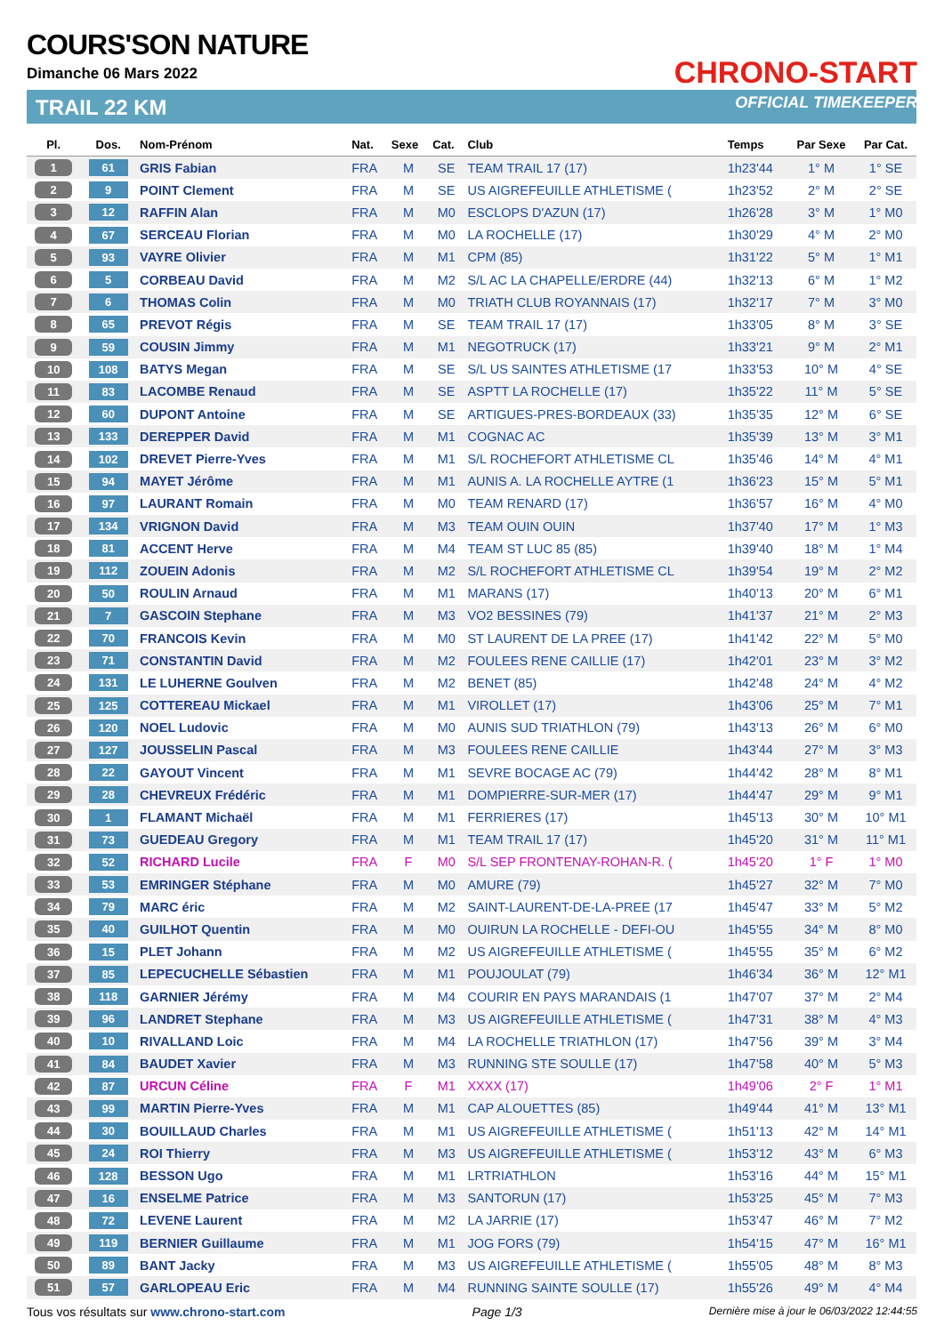COURS'SON NATURE
Dimanche 06 Mars 2022
TRAIL 22 KM
CHRONO-START
OFFICIAL TIMEKEEPER
| Pl. | Dos. | Nom-Prénom | Nat. | Sexe | Cat. | Club | Temps | Par Sexe | Par Cat. |
| --- | --- | --- | --- | --- | --- | --- | --- | --- | --- |
| 1 | 61 | GRIS Fabian | FRA | M | SE | TEAM TRAIL 17 (17) | 1h23'44 | 1° M | 1° SE |
| 2 | 9 | POINT Clement | FRA | M | SE | US AIGREFEUILLE ATHLETISME ( | 1h23'52 | 2° M | 2° SE |
| 3 | 12 | RAFFIN Alan | FRA | M | M0 | ESCLOPS D'AZUN (17) | 1h26'28 | 3° M | 1° M0 |
| 4 | 67 | SERCEAU Florian | FRA | M | M0 | LA ROCHELLE (17) | 1h30'29 | 4° M | 2° M0 |
| 5 | 93 | VAYRE Olivier | FRA | M | M1 | CPM (85) | 1h31'22 | 5° M | 1° M1 |
| 6 | 5 | CORBEAU David | FRA | M | M2 | S/L AC LA CHAPELLE/ERDRE (44) | 1h32'13 | 6° M | 1° M2 |
| 7 | 6 | THOMAS Colin | FRA | M | M0 | TRIATH CLUB ROYANNAIS (17) | 1h32'17 | 7° M | 3° M0 |
| 8 | 65 | PREVOT Régis | FRA | M | SE | TEAM TRAIL 17 (17) | 1h33'05 | 8° M | 3° SE |
| 9 | 59 | COUSIN Jimmy | FRA | M | M1 | NEGOTRUCK (17) | 1h33'21 | 9° M | 2° M1 |
| 10 | 108 | BATYS Megan | FRA | M | SE | S/L US SAINTES ATHLETISME (17 | 1h33'53 | 10° M | 4° SE |
| 11 | 83 | LACOMBE Renaud | FRA | M | SE | ASPTT LA ROCHELLE (17) | 1h35'22 | 11° M | 5° SE |
| 12 | 60 | DUPONT Antoine | FRA | M | SE | ARTIGUES-PRES-BORDEAUX (33) | 1h35'35 | 12° M | 6° SE |
| 13 | 133 | DEREPPER David | FRA | M | M1 | COGNAC AC | 1h35'39 | 13° M | 3° M1 |
| 14 | 102 | DREVET Pierre-Yves | FRA | M | M1 | S/L ROCHEFORT ATHLETISME CL | 1h35'46 | 14° M | 4° M1 |
| 15 | 94 | MAYET Jérôme | FRA | M | M1 | AUNIS A. LA ROCHELLE AYTRE (1 | 1h36'23 | 15° M | 5° M1 |
| 16 | 97 | LAURANT Romain | FRA | M | M0 | TEAM RENARD (17) | 1h36'57 | 16° M | 4° M0 |
| 17 | 134 | VRIGNON David | FRA | M | M3 | TEAM OUIN OUIN | 1h37'40 | 17° M | 1° M3 |
| 18 | 81 | ACCENT Herve | FRA | M | M4 | TEAM ST LUC 85 (85) | 1h39'40 | 18° M | 1° M4 |
| 19 | 112 | ZOUEIN Adonis | FRA | M | M2 | S/L ROCHEFORT ATHLETISME CL | 1h39'54 | 19° M | 2° M2 |
| 20 | 50 | ROULIN Arnaud | FRA | M | M1 | MARANS (17) | 1h40'13 | 20° M | 6° M1 |
| 21 | 7 | GASCOIN Stephane | FRA | M | M3 | VO2 BESSINES (79) | 1h41'37 | 21° M | 2° M3 |
| 22 | 70 | FRANCOIS Kevin | FRA | M | M0 | ST LAURENT DE LA PREE (17) | 1h41'42 | 22° M | 5° M0 |
| 23 | 71 | CONSTANTIN David | FRA | M | M2 | FOULEES RENE CAILLIE (17) | 1h42'01 | 23° M | 3° M2 |
| 24 | 131 | LE LUHERNE Goulven | FRA | M | M2 | BENET (85) | 1h42'48 | 24° M | 4° M2 |
| 25 | 125 | COTTEREAU Mickael | FRA | M | M1 | VIROLLET (17) | 1h43'06 | 25° M | 7° M1 |
| 26 | 120 | NOEL Ludovic | FRA | M | M0 | AUNIS SUD TRIATHLON (79) | 1h43'13 | 26° M | 6° M0 |
| 27 | 127 | JOUSSELIN Pascal | FRA | M | M3 | FOULEES RENE CAILLIE | 1h43'44 | 27° M | 3° M3 |
| 28 | 22 | GAYOUT Vincent | FRA | M | M1 | SEVRE BOCAGE AC (79) | 1h44'42 | 28° M | 8° M1 |
| 29 | 28 | CHEVREUX Frédéric | FRA | M | M1 | DOMPIERRE-SUR-MER (17) | 1h44'47 | 29° M | 9° M1 |
| 30 | 1 | FLAMANT Michaël | FRA | M | M1 | FERRIERES (17) | 1h45'13 | 30° M | 10° M1 |
| 31 | 73 | GUEDEAU Gregory | FRA | M | M1 | TEAM TRAIL 17 (17) | 1h45'20 | 31° M | 11° M1 |
| 32 | 52 | RICHARD Lucile | FRA | F | M0 | S/L SEP FRONTENAY-ROHAN-R. ( | 1h45'20 | 1° F | 1° M0 |
| 33 | 53 | EMRINGER Stéphane | FRA | M | M0 | AMURE (79) | 1h45'27 | 32° M | 7° M0 |
| 34 | 79 | MARC éric | FRA | M | M2 | SAINT-LAURENT-DE-LA-PREE (17 | 1h45'47 | 33° M | 5° M2 |
| 35 | 40 | GUILHOT Quentin | FRA | M | M0 | OUIRUN LA ROCHELLE - DEFI-OU | 1h45'55 | 34° M | 8° M0 |
| 36 | 15 | PLET Johann | FRA | M | M2 | US AIGREFEUILLE ATHLETISME ( | 1h45'55 | 35° M | 6° M2 |
| 37 | 85 | LEPECUCHELLE Sébastien | FRA | M | M1 | POUJOULAT (79) | 1h46'34 | 36° M | 12° M1 |
| 38 | 118 | GARNIER Jérémy | FRA | M | M4 | COURIR EN PAYS MARANDAIS (1 | 1h47'07 | 37° M | 2° M4 |
| 39 | 96 | LANDRET Stephane | FRA | M | M3 | US AIGREFEUILLE ATHLETISME ( | 1h47'31 | 38° M | 4° M3 |
| 40 | 10 | RIVALLAND Loic | FRA | M | M4 | LA ROCHELLE TRIATHLON (17) | 1h47'56 | 39° M | 3° M4 |
| 41 | 84 | BAUDET Xavier | FRA | M | M3 | RUNNING STE SOULLE (17) | 1h47'58 | 40° M | 5° M3 |
| 42 | 87 | URCUN Céline | FRA | F | M1 | XXXX (17) | 1h49'06 | 2° F | 1° M1 |
| 43 | 99 | MARTIN Pierre-Yves | FRA | M | M1 | CAP ALOUETTES (85) | 1h49'44 | 41° M | 13° M1 |
| 44 | 30 | BOUILLAUD Charles | FRA | M | M1 | US AIGREFEUILLE ATHLETISME ( | 1h51'13 | 42° M | 14° M1 |
| 45 | 24 | ROI Thierry | FRA | M | M3 | US AIGREFEUILLE ATHLETISME ( | 1h53'12 | 43° M | 6° M3 |
| 46 | 128 | BESSON Ugo | FRA | M | M1 | LRTRIATHLON | 1h53'16 | 44° M | 15° M1 |
| 47 | 16 | ENSELME Patrice | FRA | M | M3 | SANTORUN (17) | 1h53'25 | 45° M | 7° M3 |
| 48 | 72 | LEVENE Laurent | FRA | M | M2 | LA JARRIE (17) | 1h53'47 | 46° M | 7° M2 |
| 49 | 119 | BERNIER Guillaume | FRA | M | M1 | JOG FORS (79) | 1h54'15 | 47° M | 16° M1 |
| 50 | 89 | BANT Jacky | FRA | M | M3 | US AIGREFEUILLE ATHLETISME ( | 1h55'05 | 48° M | 8° M3 |
| 51 | 57 | GARLOPEAU Eric | FRA | M | M4 | RUNNING SAINTE SOULLE (17) | 1h55'26 | 49° M | 4° M4 |
Tous vos résultats sur www.chrono-start.com Page 1/3 Dernière mise à jour le 06/03/2022 12:44:55